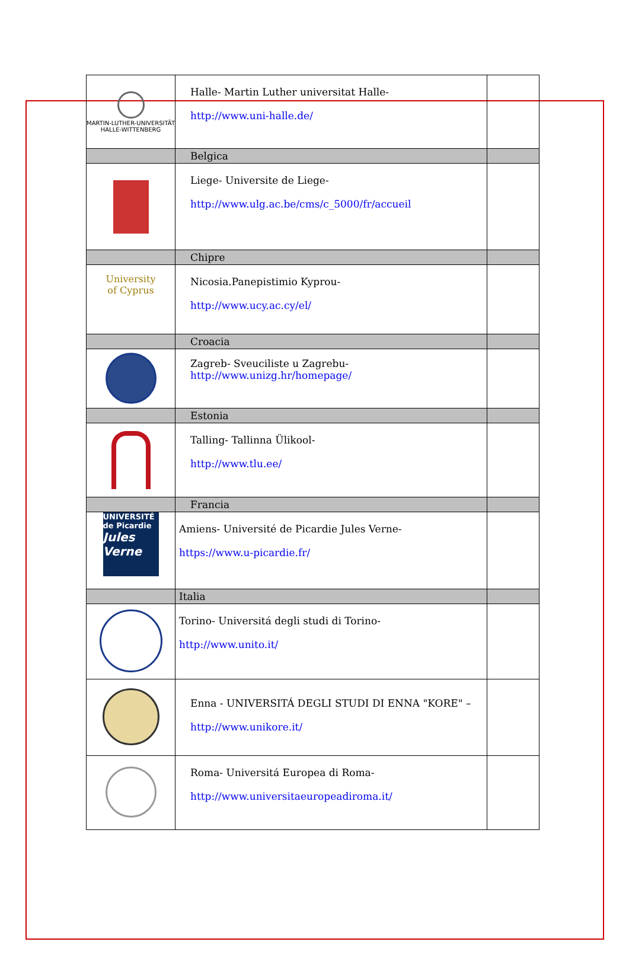| MARTIN-LUTHER-UNIVERSITÄT HALLE-WITTENBERG | Halle- Martin Luther universitat Halle- http://www.uni-halle.de/ | |
| | Belgica | |
| | Liege- Universite de Liege- http://www.ulg.ac.be/cms/c_5000/fr/accueil | |
| | Chipre | |
| University of Cyprus | Nicosia.Panepistimio Kyprou- http://www.ucy.ac.cy/el/ | |
| | Croacia | |
| | Zagreb- Sveuciliste u Zagrebu- http://www.unizg.hr/homepage/ | |
| | Estonia | |
| | Talling- Tallinna Ülikool- http://www.tlu.ee/ | |
| | Francia | |
| UNIVERSITÉ de Picardie Jules Verne | Amiens- Université de Picardie Jules Verne- https://www.u-picardie.fr/ | |
| | Italia | |
| | Torino- Universitá degli studi di Torino- http://www.unito.it/ | |
| | Enna - UNIVERSITÁ DEGLI STUDI DI ENNA "KORE" – http://www.unikore.it/ | |
| | Roma- Universitá Europea di Roma- http://www.universitaeuropeadiroma.it/ | |